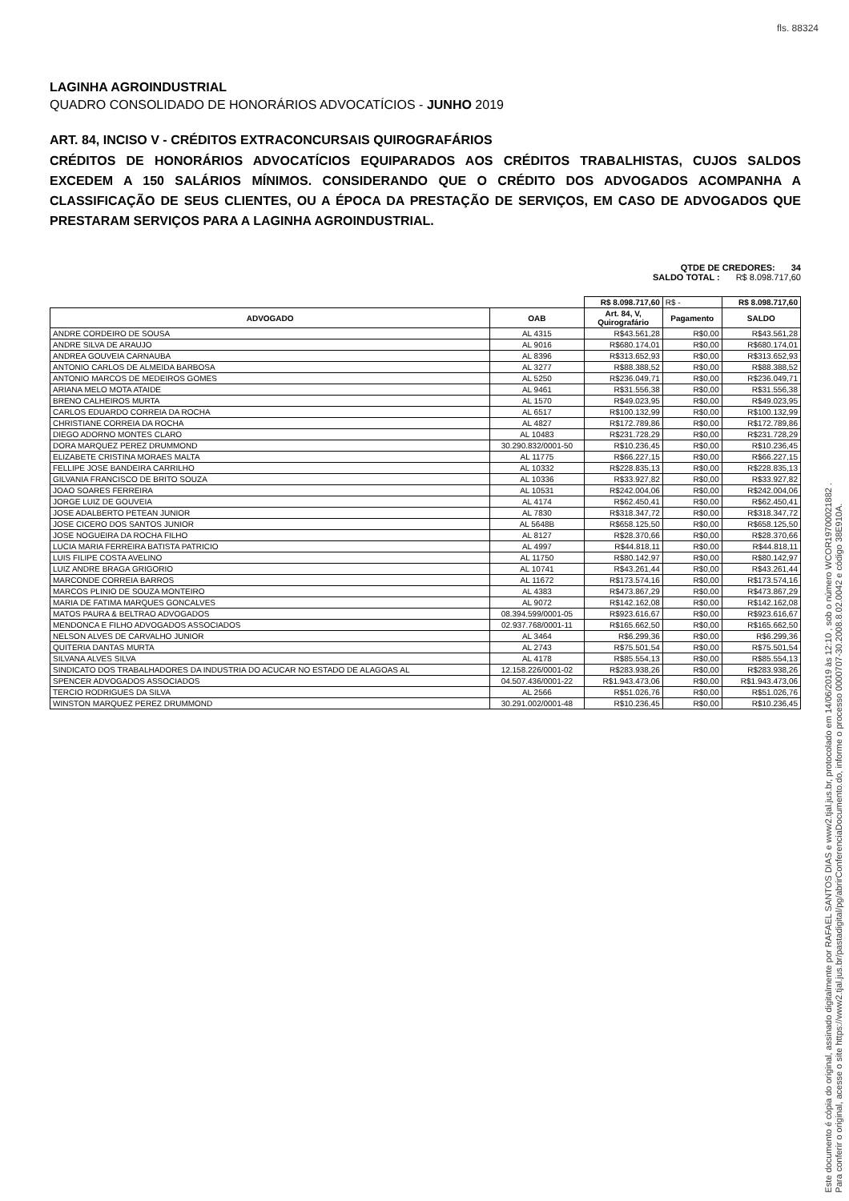fls. 88324
LAGINHA AGROINDUSTRIAL
QUADRO CONSOLIDADO DE HONORÁRIOS ADVOCATÍCIOS - JUNHO 2019
ART. 84, INCISO V - CRÉDITOS EXTRACONCURSAIS QUIROGRAFÁRIOS
CRÉDITOS DE HONORÁRIOS ADVOCATÍCIOS EQUIPARADOS AOS CRÉDITOS TRABALHISTAS, CUJOS SALDOS EXCEDEM A 150 SALÁRIOS MÍNIMOS. CONSIDERANDO QUE O CRÉDITO DOS ADVOGADOS ACOMPANHA A CLASSIFICAÇÃO DE SEUS CLIENTES, OU A ÉPOCA DA PRESTAÇÃO DE SERVIÇOS, EM CASO DE ADVOGADOS QUE PRESTARAM SERVIÇOS PARA A LAGINHA AGROINDUSTRIAL.
QTDE DE CREDORES: 34
SALDO TOTAL : R$ 8.098.717,60
| | | R$ 8.098.717,60 | R$ - | R$ 8.098.717,60 |
| ADVOGADO | OAB | Art. 84, V, Quirografário | Pagamento | SALDO |
| ANDRE CORDEIRO DE SOUSA | AL 4315 | R$43.561,28 | R$0,00 | R$43.561,28 |
| ANDRE SILVA DE ARAUJO | AL 9016 | R$680.174,01 | R$0,00 | R$680.174,01 |
| ANDREA GOUVEIA CARNAUBA | AL 8396 | R$313.652,93 | R$0,00 | R$313.652,93 |
| ANTONIO CARLOS DE ALMEIDA BARBOSA | AL 3277 | R$88.388,52 | R$0,00 | R$88.388,52 |
| ANTONIO MARCOS DE MEDEIROS GOMES | AL 5250 | R$236.049,71 | R$0,00 | R$236.049,71 |
| ARIANA MELO MOTA ATAIDE | AL 9461 | R$31.556,38 | R$0,00 | R$31.556,38 |
| BRENO CALHEIROS MURTA | AL 1570 | R$49.023,95 | R$0,00 | R$49.023,95 |
| CARLOS EDUARDO CORREIA DA ROCHA | AL 6517 | R$100.132,99 | R$0,00 | R$100.132,99 |
| CHRISTIANE CORREIA DA ROCHA | AL 4827 | R$172.789,86 | R$0,00 | R$172.789,86 |
| DIEGO ADORNO MONTES CLARO | AL 10483 | R$231.728,29 | R$0,00 | R$231.728,29 |
| DORA MARQUEZ PEREZ DRUMMOND | 30.290.832/0001-50 | R$10.236,45 | R$0,00 | R$10.236,45 |
| ELIZABETE CRISTINA MORAES MALTA | AL 11775 | R$66.227,15 | R$0,00 | R$66.227,15 |
| FELLIPE JOSE BANDEIRA CARRILHO | AL 10332 | R$228.835,13 | R$0,00 | R$228.835,13 |
| GILVANIA FRANCISCO DE BRITO SOUZA | AL 10336 | R$33.927,82 | R$0,00 | R$33.927,82 |
| JOAO SOARES FERREIRA | AL 10531 | R$242.004,06 | R$0,00 | R$242.004,06 |
| JORGE LUIZ DE GOUVEIA | AL 4174 | R$62.450,41 | R$0,00 | R$62.450,41 |
| JOSE ADALBERTO PETEAN JUNIOR | AL 7830 | R$318.347,72 | R$0,00 | R$318.347,72 |
| JOSE CICERO DOS SANTOS JUNIOR | AL 5648B | R$658.125,50 | R$0,00 | R$658.125,50 |
| JOSE NOGUEIRA DA ROCHA FILHO | AL 8127 | R$28.370,66 | R$0,00 | R$28.370,66 |
| LUCIA MARIA FERREIRA BATISTA PATRICIO | AL 4997 | R$44.818,11 | R$0,00 | R$44.818,11 |
| LUIS FILIPE COSTA AVELINO | AL 11750 | R$80.142,97 | R$0,00 | R$80.142,97 |
| LUIZ ANDRE BRAGA GRIGORIO | AL 10741 | R$43.261,44 | R$0,00 | R$43.261,44 |
| MARCONDE CORREIA BARROS | AL 11672 | R$173.574,16 | R$0,00 | R$173.574,16 |
| MARCOS PLINIO DE SOUZA MONTEIRO | AL 4383 | R$473.867,29 | R$0,00 | R$473.867,29 |
| MARIA DE FATIMA MARQUES GONCALVES | AL 9072 | R$142.162,08 | R$0,00 | R$142.162,08 |
| MATOS PAURA & BELTRAO ADVOGADOS | 08.394.599/0001-05 | R$923.616,67 | R$0,00 | R$923.616,67 |
| MENDONCA E FILHO ADVOGADOS ASSOCIADOS | 02.937.768/0001-11 | R$165.662,50 | R$0,00 | R$165.662,50 |
| NELSON ALVES DE CARVALHO JUNIOR | AL 3464 | R$6.299,36 | R$0,00 | R$6.299,36 |
| QUITERIA DANTAS MURTA | AL 2743 | R$75.501,54 | R$0,00 | R$75.501,54 |
| SILVANA ALVES SILVA | AL 4178 | R$85.554,13 | R$0,00 | R$85.554,13 |
| SINDICATO DOS TRABALHADORES DA INDUSTRIA DO ACUCAR NO ESTADO DE ALAGOAS AL | 12.158.226/0001-02 | R$283.938,26 | R$0,00 | R$283.938,26 |
| SPENCER ADVOGADOS ASSOCIADOS | 04.507.436/0001-22 | R$1.943.473,06 | R$0,00 | R$1.943.473,06 |
| TERCIO RODRIGUES DA SILVA | AL 2566 | R$51.026,76 | R$0,00 | R$51.026,76 |
| WINSTON MARQUEZ PEREZ DRUMMOND | 30.291.002/0001-48 | R$10.236,45 | R$0,00 | R$10.236,45 |
Este documento é cópia do original, assinado digitalmente por RAFAEL SANTOS DIAS e www2.tjal.jus.br, protocolado em 14/06/2019 às 12:10 , sob o número WCOR19700021882 .
Para conferir o original, acesse o site https://www2.tjal.jus.br/pastadigital/pg/abrirConferenciaDocumento.do, informe o processo 0000707-30.2008.8.02.0042 e código 38E910A.